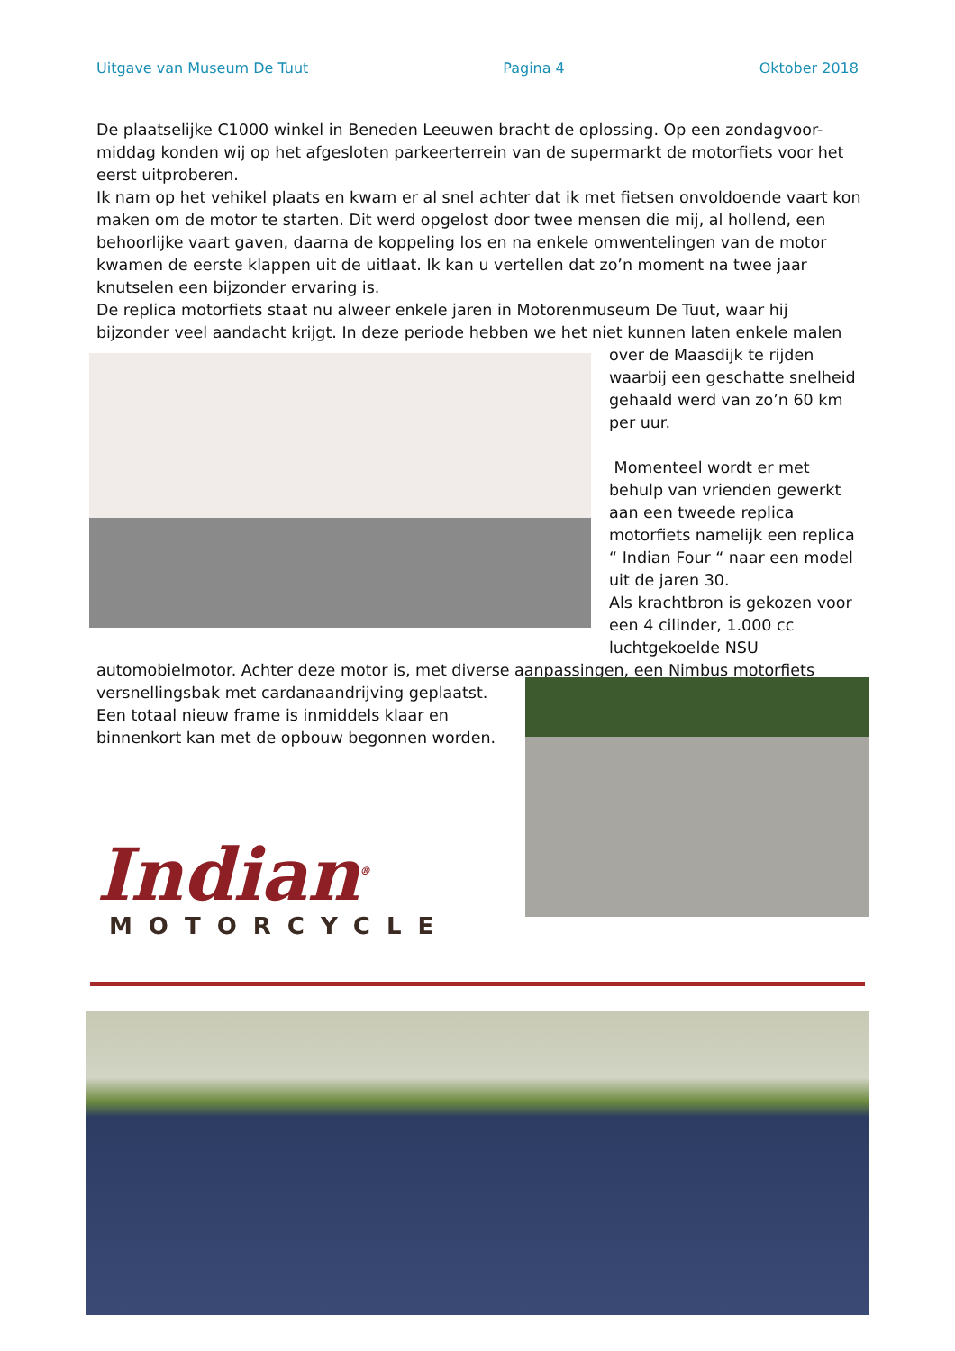Uitgave van Museum De Tuut Pagina 4 Oktober 2018
De plaatselijke C1000 winkel in Beneden Leeuwen bracht de oplossing. Op een zondagvoor-middag konden wij op het afgesloten parkeerterrein van de supermarkt de motorfiets voor het eerst uitproberen.
Ik nam op het vehikel plaats en kwam er al snel achter dat ik met fietsen onvoldoende vaart kon maken om de motor te starten. Dit werd opgelost door twee mensen die mij, al hollend, een behoorlijke vaart gaven, daarna de koppeling los en na enkele omwentelingen van de motor kwamen de eerste klappen uit de uitlaat. Ik kan u vertellen dat zo’n moment na twee jaar knutselen een bijzonder ervaring is.
De replica motorfiets staat nu alweer enkele jaren in Motorenmuseum De Tuut, waar hij bijzonder veel aandacht krijgt. In deze periode hebben we het niet kunnen laten enkele malen
over de Maasdijk te rijden waarbij een geschatte snelheid gehaald werd van zo’n 60 km per uur.
Momenteel wordt er met behulp van vrienden gewerkt aan een tweede replica motorfiets namelijk een replica “ Indian Four “ naar een model uit de jaren 30.
Als krachtbron is gekozen voor een 4 cilinder, 1.000 cc luchtgekoelde NSU
automobielmotor. Achter deze motor is, met diverse aanpassingen, een Nimbus motorfiets versnellingsbak met cardanaandrijving geplaatst.
Een totaal nieuw frame is inmiddels klaar en
binnenkort kan met de opbouw begonnen worden.
Indian<sup>®</sup>
MOTORCYCLE